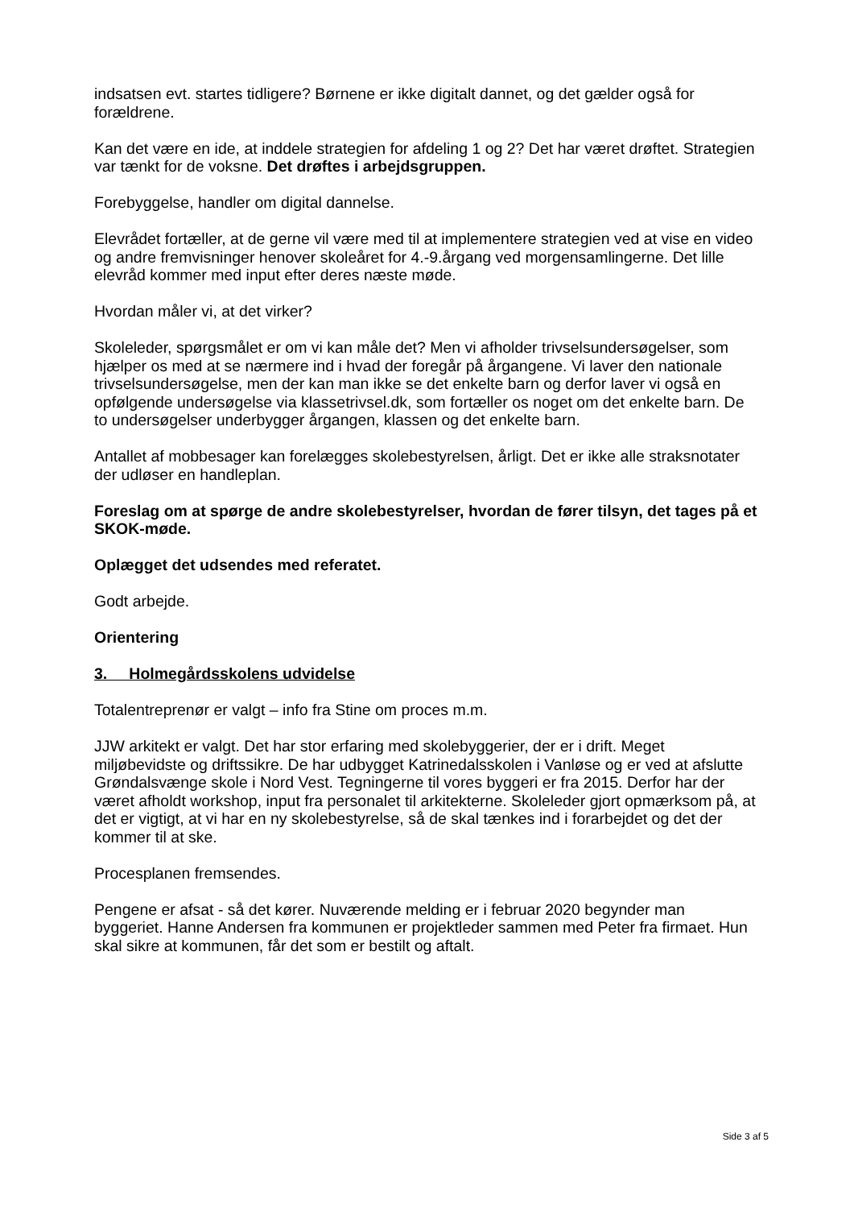indsatsen evt. startes tidligere? Børnene er ikke digitalt dannet, og det gælder også for forældrene.
Kan det være en ide, at inddele strategien for afdeling 1 og 2? Det har været drøftet. Strategien var tænkt for de voksne. Det drøftes i arbejdsgruppen.
Forebyggelse, handler om digital dannelse.
Elevrådet fortæller, at de gerne vil være med til at implementere strategien ved at vise en video og andre fremvisninger henover skoleåret for 4.-9.årgang ved morgensamlingerne. Det lille elevråd kommer med input efter deres næste møde.
Hvordan måler vi, at det virker?
Skoleleder, spørgsmålet er om vi kan måle det? Men vi afholder trivselsundersøgelser, som hjælper os med at se nærmere ind i hvad der foregår på årgangene. Vi laver den nationale trivselsundersøgelse, men der kan man ikke se det enkelte barn og derfor laver vi også en opfølgende undersøgelse via klassetrivsel.dk, som fortæller os noget om det enkelte barn. De to undersøgelser underbygger årgangen, klassen og det enkelte barn.
Antallet af mobbesager kan forelægges skolebestyrelsen, årligt. Det er ikke alle straksnotater der udløser en handleplan.
Foreslag om at spørge de andre skolebestyrelser, hvordan de fører tilsyn, det tages på et SKOK-møde.
Oplægget det udsendes med referatet.
Godt arbejde.
Orientering
3. Holmegårdsskolens udvidelse
Totalentreprenør er valgt – info fra Stine om proces m.m.
JJW arkitekt er valgt. Det har stor erfaring med skolebyggerier, der er i drift. Meget miljøbevidste og driftssikre. De har udbygget Katrinedalsskolen i Vanløse og er ved at afslutte Grøndalsvænge skole i Nord Vest. Tegningerne til vores byggeri er fra 2015. Derfor har der været afholdt workshop, input fra personalet til arkitekterne. Skoleleder gjort opmærksom på, at det er vigtigt, at vi har en ny skolebestyrelse, så de skal tænkes ind i forarbejdet og det der kommer til at ske.
Procesplanen fremsendes.
Pengene er afsat - så det kører. Nuværende melding er i februar 2020 begynder man byggeriet. Hanne Andersen fra kommunen er projektleder sammen med Peter fra firmaet. Hun skal sikre at kommunen, får det som er bestilt og aftalt.
Side 3 af 5